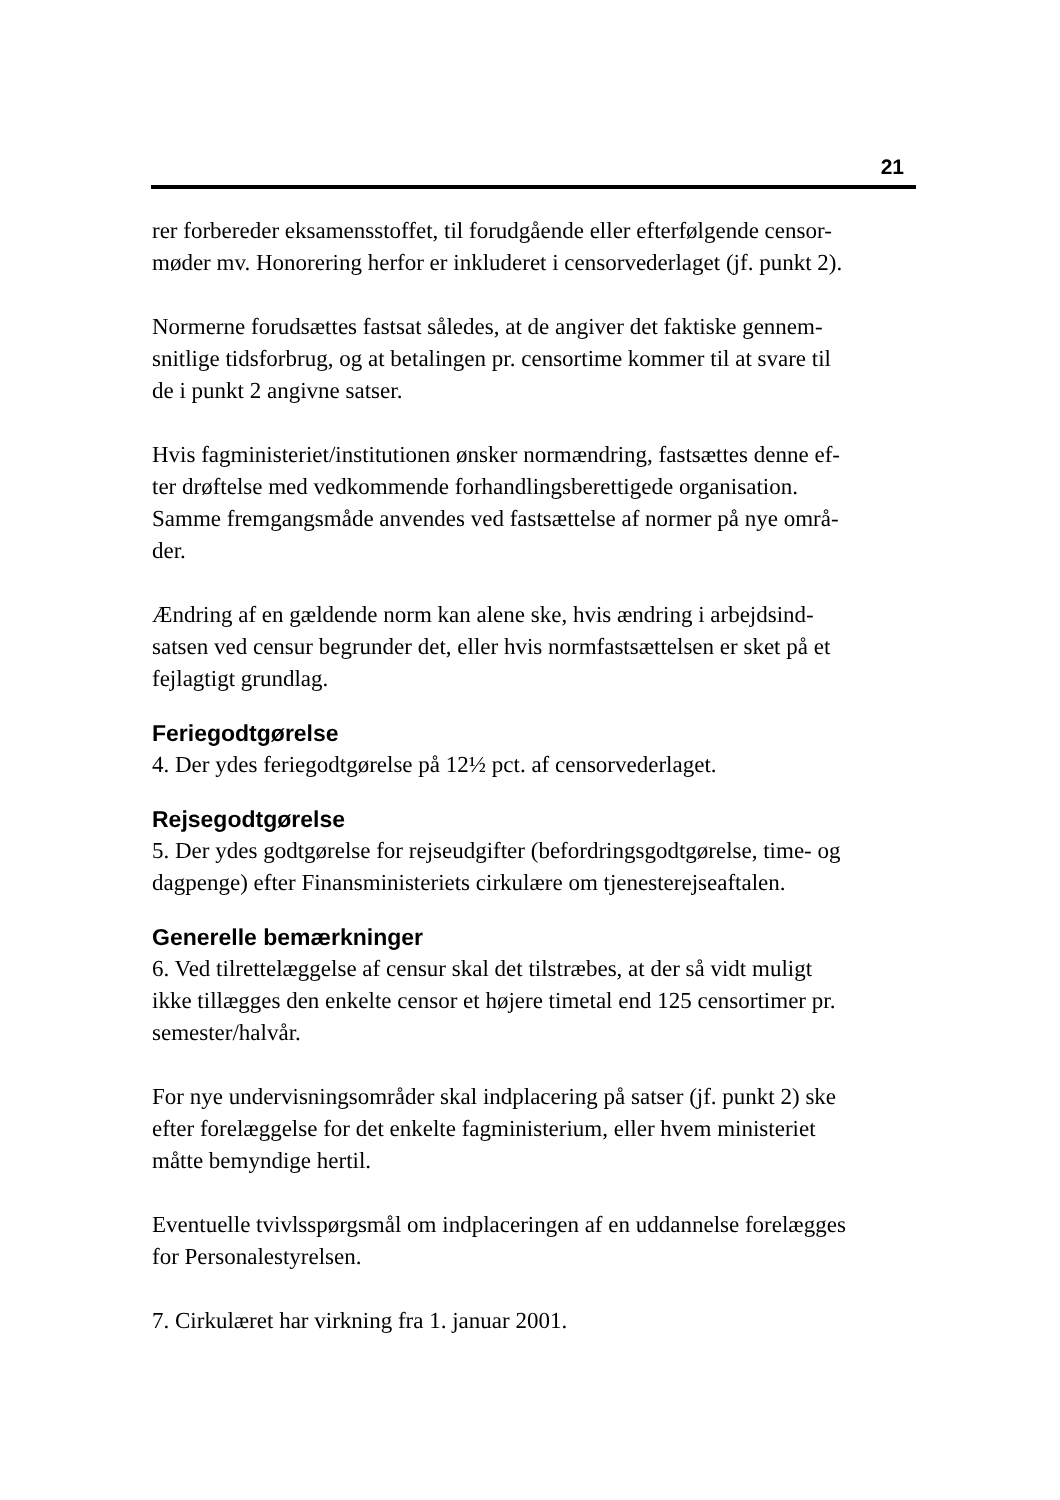21
rer forbereder eksamensstoffet, til forudgående eller efterfølgende censor-
møder mv. Honorering herfor er inkluderet i censorvederlaget (jf. punkt 2).
Normerne forudsættes fastsat således, at de angiver det faktiske gennem-
snitlige tidsforbrug, og at betalingen pr. censortime kommer til at svare til
de i punkt 2 angivne satser.
Hvis fagministeriet/institutionen ønsker normændring, fastsættes denne ef-
ter drøftelse med vedkommende forhandlingsberettigede organisation.
Samme fremgangsmåde anvendes ved fastsættelse af normer på nye områ-
der.
Ændring af en gældende norm kan alene ske, hvis ændring i arbejdsind-
satsen ved censur begrunder det, eller hvis normfastsættelsen er sket på et
fejlagtigt grundlag.
Feriegodtgørelse
4. Der ydes feriegodtgørelse på 12½ pct. af censorvederlaget.
Rejsegodtgørelse
5. Der ydes godtgørelse for rejseudgifter (befordringsgodtgørelse, time- og
dagpenge) efter Finansministeriets cirkulære om tjenesterejseaftalen.
Generelle bemærkninger
6. Ved tilrettelæggelse af censur skal det tilstræbes, at der så vidt muligt
ikke tillægges den enkelte censor et højere timetal end 125 censortimer pr.
semester/halvår.
For nye undervisningsområder skal indplacering på satser (jf. punkt 2) ske
efter forelæggelse for det enkelte fagministerium, eller hvem ministeriet
måtte bemyndige hertil.
Eventuelle tvivlsspørgsmål om indplaceringen af en uddannelse forelægges
for Personalestyrelsen.
7. Cirkulæret har virkning fra 1. januar 2001.